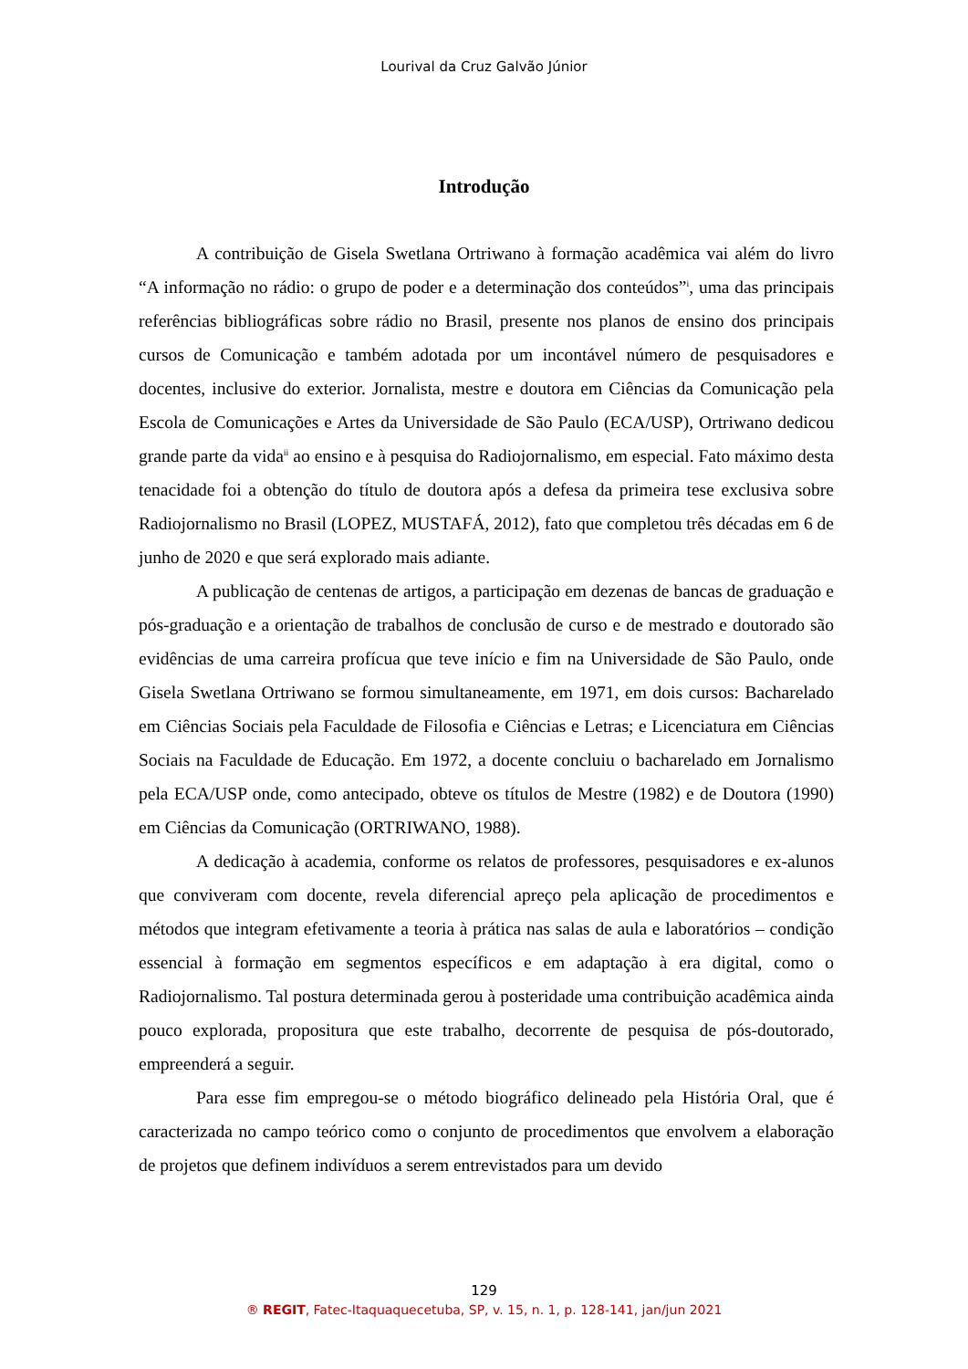Lourival da Cruz Galvão Júnior
Introdução
A contribuição de Gisela Swetlana Ortriwano à formação acadêmica vai além do livro “A informação no rádio: o grupo de poder e a determinação dos conteúdos”<sup>i</sup>, uma das principais referências bibliográficas sobre rádio no Brasil, presente nos planos de ensino dos principais cursos de Comunicação e também adotada por um incontável número de pesquisadores e docentes, inclusive do exterior. Jornalista, mestre e doutora em Ciências da Comunicação pela Escola de Comunicações e Artes da Universidade de São Paulo (ECA/USP), Ortriwano dedicou grande parte da vida<sup>ii</sup> ao ensino e à pesquisa do Radiojornalismo, em especial. Fato máximo desta tenacidade foi a obtenção do título de doutora após a defesa da primeira tese exclusiva sobre Radiojornalismo no Brasil (LOPEZ, MUSTAFÁ, 2012), fato que completou três décadas em 6 de junho de 2020 e que será explorado mais adiante.
A publicação de centenas de artigos, a participação em dezenas de bancas de graduação e pós-graduação e a orientação de trabalhos de conclusão de curso e de mestrado e doutorado são evidências de uma carreira profícua que teve início e fim na Universidade de São Paulo, onde Gisela Swetlana Ortriwano se formou simultaneamente, em 1971, em dois cursos: Bacharelado em Ciências Sociais pela Faculdade de Filosofia e Ciências e Letras; e Licenciatura em Ciências Sociais na Faculdade de Educação. Em 1972, a docente concluiu o bacharelado em Jornalismo pela ECA/USP onde, como antecipado, obteve os títulos de Mestre (1982) e de Doutora (1990) em Ciências da Comunicação (ORTRIWANO, 1988).
A dedicação à academia, conforme os relatos de professores, pesquisadores e ex-alunos que conviveram com docente, revela diferencial apreço pela aplicação de procedimentos e métodos que integram efetivamente a teoria à prática nas salas de aula e laboratórios – condição essencial à formação em segmentos específicos e em adaptação à era digital, como o Radiojornalismo. Tal postura determinada gerou à posteridade uma contribuição acadêmica ainda pouco explorada, propositura que este trabalho, decorrente de pesquisa de pós-doutorado, empreenderá a seguir.
Para esse fim empregou-se o método biográfico delineado pela História Oral, que é caracterizada no campo teórico como o conjunto de procedimentos que envolvem a elaboração de projetos que definem indivíduos a serem entrevistados para um devido
129
® REGIT, Fatec-Itaquaquecetuba, SP, v. 15, n. 1, p. 128-141, jan/jun 2021